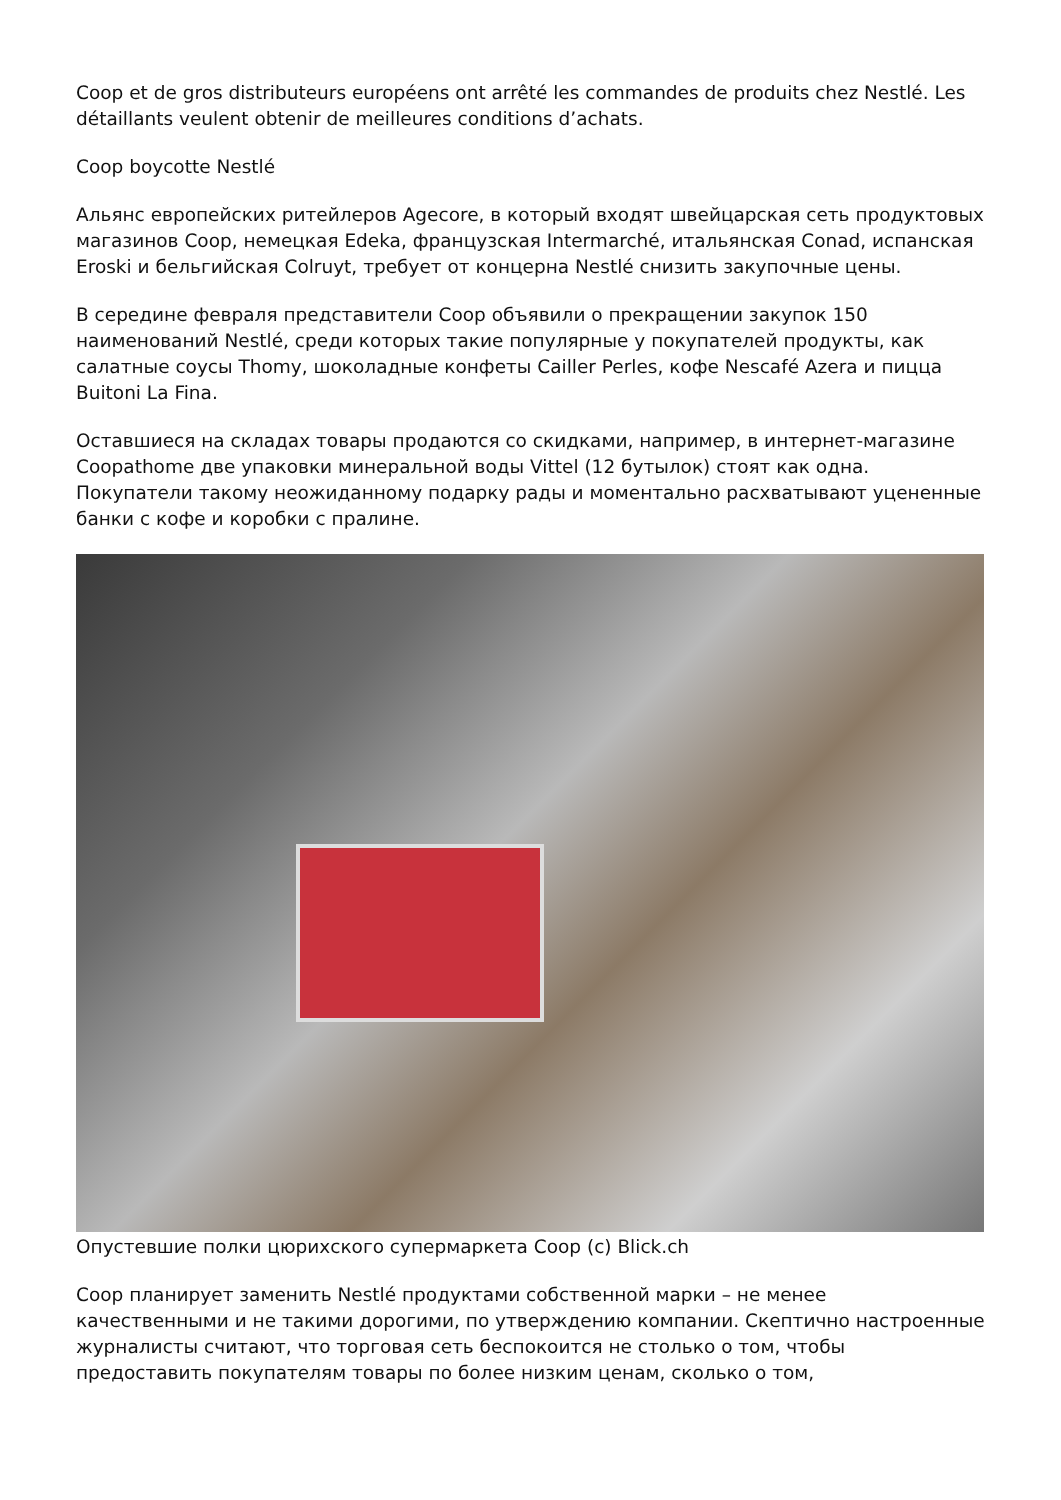Coop et de gros distributeurs européens ont arrêté les commandes de produits chez Nestlé. Les détaillants veulent obtenir de meilleures conditions d’achats.
Coop boycotte Nestlé
Альянс европейских ритейлеров Agecore, в который входят швейцарская сеть продуктовых магазинов Coop, немецкая Edeka, французская Intermarché, итальянская Conad, испанская Eroski и бельгийская Colruyt, требует от концерна Nestlé снизить закупочные цены.
В середине февраля представители Coop объявили о прекращении закупок 150 наименований Nestlé, среди которых такие популярные у покупателей продукты, как салатные соусы Thomy, шоколадные конфеты Cailler Perles, кофе Nescafé Azera и пицца Buitoni La Fina.
Оставшиеся на складах товары продаются со скидками, например, в интернет-магазине Coopathome две упаковки минеральной воды Vittel (12 бутылок) стоят как одна. Покупатели такому неожиданному подарку рады и моментально расхватывают уцененные банки с кофе и коробки с пралине.
Опустевшие полки цюрихского супермаркета Coop (c) Blick.ch
Coop планирует заменить Nestlé продуктами собственной марки – не менее качественными и не такими дорогими, по утверждению компании. Скептично настроенные журналисты считают, что торговая сеть беспокоится не столько о том, чтобы предоставить покупателям товары по более низким ценам, сколько о том,